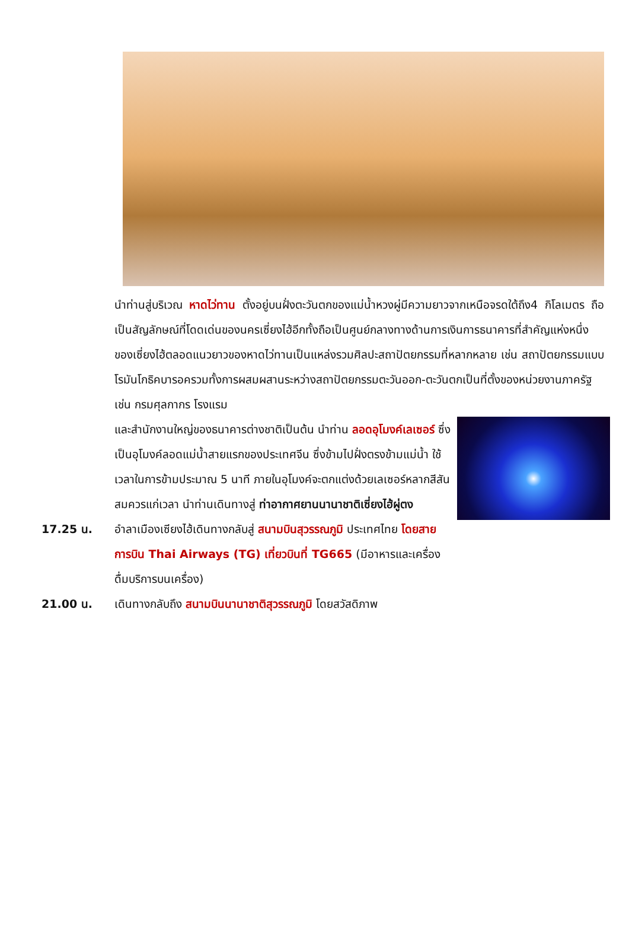นำท่านสู่บริเวณ หาดไว่ทาน ตั้งอยู่บนฝั่งตะวันตกของแม่น้ำหวงผู่มีความยาวจากเหนือจรดใต้ถึง4 กิโลเมตร ถือเป็นสัญลักษณ์ที่โดดเด่นของนครเซี่ยงไฮ้อีกทั้งถือเป็นศูนย์กลางทางด้านการเงินการธนาคารที่สำคัญแห่งหนึ่งของเซี่ยงไฮ้ตลอดแนวยาวของหาดไว่ทานเป็นแหล่งรวมศิลปะสถาปัตยกรรมที่หลากหลาย เช่น สถาปัตยกรรมแบบโรมันโกธิคบารอครวมทั้งการผสมผสานระหว่างสถาปัตยกรรมตะวันออก-ตะวันตกเป็นที่ตั้งของหน่วยงานภาครัฐเช่น กรมศุลกากร โรงแรม
และสำนักงานใหญ่ของธนาคารต่างชาติเป็นต้น นำท่าน ลอดอุโมงค์เลเซอร์ ซึ่งเป็นอุโมงค์ลอดแม่น้ำสายแรกของประเทศจีน ซึ่งข้ามไปฝั่งตรงข้ามแม่น้ำ ใช้เวลาในการข้ามประมาณ 5 นาที ภายในอุโมงค์จะตกแต่งด้วยเลเซอร์หลากสีสัน
สมควรแก่เวลา นำท่านเดินทางสู่ ท่าอากาศยานนานาชาติเซี่ยงไฮ้ผู่ตง
17.25 น. อำลาเมืองเซียงไฮ้เดินทางกลับสู่ สนามบินสุวรรณภูมิ ประเทศไทย โดยสายการบิน Thai Airways (TG) เที่ยวบินที่ TG665 (มีอาหารและเครื่องดื่มบริการบนเครื่อง)
21.00 น. เดินทางกลับถึง สนามบินนานาชาติสุวรรณภูมิ โดยสวัสดิภาพ